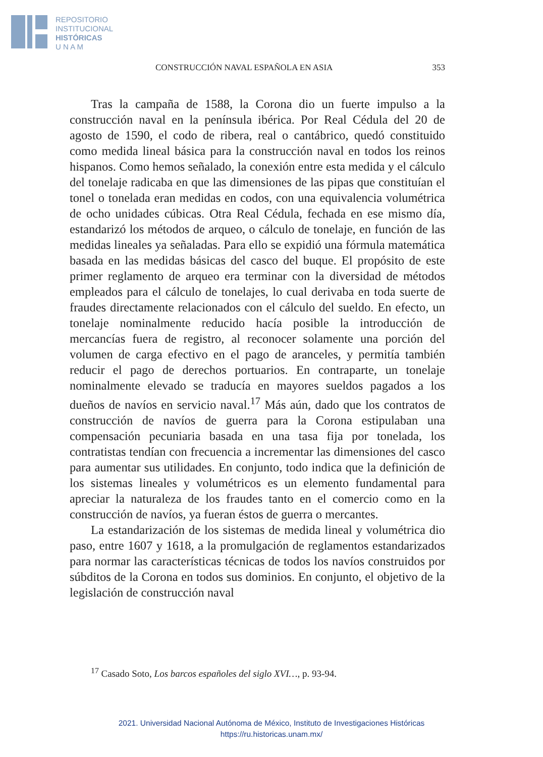REPOSITORIO
INSTITUCIONAL
HISTÓRICAS
U N A M
CONSTRUCCIÓN NAVAL ESPAÑOLA EN ASIA 353
Tras la campaña de 1588, la Corona dio un fuerte impulso a la construcción naval en la península ibérica. Por Real Cédula del 20 de agosto de 1590, el codo de ribera, real o cantábrico, quedó constituido como medida lineal básica para la construcción naval en todos los reinos hispanos. Como hemos señalado, la conexión entre esta medida y el cálculo del tonelaje radicaba en que las dimensiones de las pipas que constituían el tonel o tonelada eran medidas en codos, con una equivalencia volumétrica de ocho unidades cúbicas. Otra Real Cédula, fechada en ese mismo día, estandarizó los métodos de arqueo, o cálculo de tonelaje, en función de las medidas lineales ya señaladas. Para ello se expidió una fórmula matemática basada en las medidas básicas del casco del buque. El propósito de este primer reglamento de arqueo era terminar con la diversidad de métodos empleados para el cálculo de tonelajes, lo cual derivaba en toda suerte de fraudes directamente relacionados con el cálculo del sueldo. En efecto, un tonelaje nominalmente reducido hacía posible la introducción de mercancías fuera de registro, al reconocer solamente una porción del volumen de carga efectivo en el pago de aranceles, y permitía también reducir el pago de derechos portuarios. En contraparte, un tonelaje nominalmente elevado se traducía en mayores sueldos pagados a los dueños de navíos en servicio naval.<sup>17</sup> Más aún, dado que los contratos de construcción de navíos de guerra para la Corona estipulaban una compensación pecuniaria basada en una tasa fija por tonelada, los contratistas tendían con frecuencia a incrementar las dimensiones del casco para aumentar sus utilidades. En conjunto, todo indica que la definición de los sistemas lineales y volumétricos es un elemento fundamental para apreciar la naturaleza de los fraudes tanto en el comercio como en la construcción de navíos, ya fueran éstos de guerra o mercantes.
La estandarización de los sistemas de medida lineal y volumétrica dio paso, entre 1607 y 1618, a la promulgación de reglamentos estandarizados para normar las características técnicas de todos los navíos construidos por súbditos de la Corona en todos sus dominios. En conjunto, el objetivo de la legislación de construcción naval
<sup>17</sup> Casado Soto, Los barcos españoles del siglo XVI…, p. 93-94.
2021. Universidad Nacional Autónoma de México, Instituto de Investigaciones Históricas
https://ru.historicas.unam.mx/